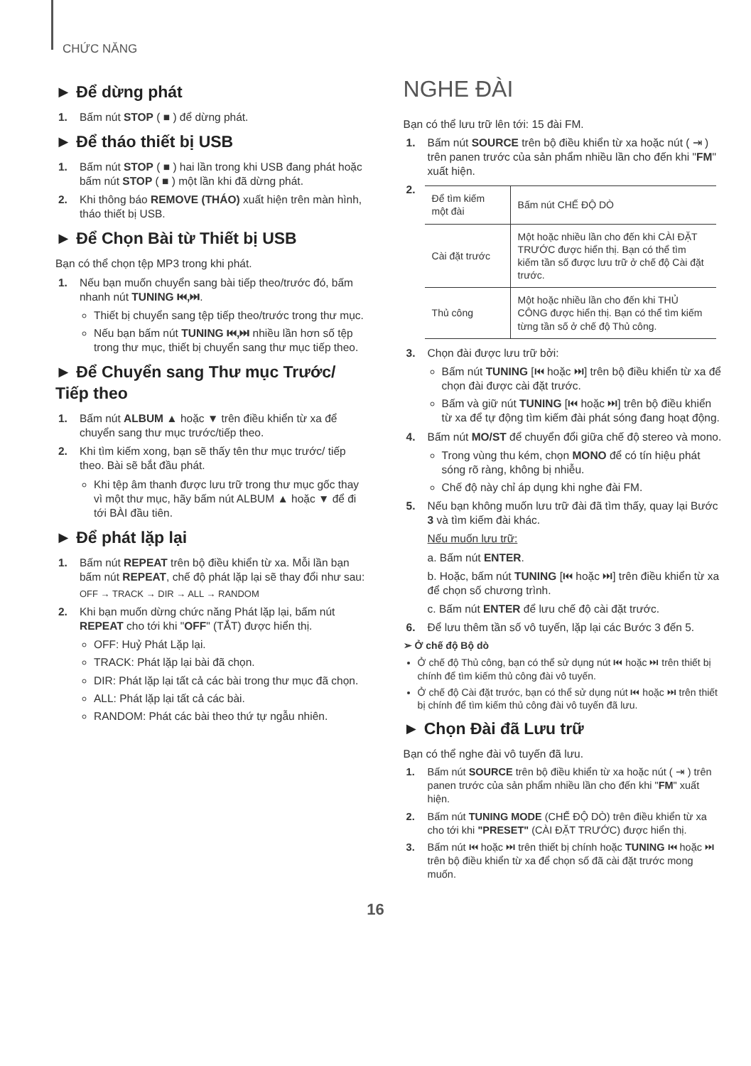CHỨC NĂNG
► Để dừng phát
1. Bấm nút STOP ( ■ ) để dừng phát.
► Để tháo thiết bị USB
1. Bấm nút STOP ( ■ ) hai lần trong khi USB đang phát hoặc bấm nút STOP ( ■ ) một lần khi đã dừng phát.
2. Khi thông báo REMOVE (THÁO) xuất hiện trên màn hình, tháo thiết bị USB.
► Để Chọn Bài từ Thiết bị USB
Bạn có thể chọn tệp MP3 trong khi phát.
1. Nếu bạn muốn chuyển sang bài tiếp theo/trước đó, bấm nhanh nút TUNING ⏮,⏭.
Thiết bị chuyển sang tệp tiếp theo/trước trong thư mục.
Nếu bạn bấm nút TUNING ⏮,⏭ nhiều lần hơn số tệp trong thư mục, thiết bị chuyển sang thư mục tiếp theo.
► Để Chuyển sang Thư mục Trước/ Tiếp theo
1. Bấm nút ALBUM ▲ hoặc ▼ trên điều khiển từ xa để chuyển sang thư mục trước/tiếp theo.
2. Khi tìm kiếm xong, bạn sẽ thấy tên thư mục trước/ tiếp theo. Bài sẽ bắt đầu phát.
Khi tệp âm thanh được lưu trữ trong thư mục gốc thay vì một thư mục, hãy bấm nút ALBUM ▲ hoặc ▼ để đi tới BÀI đầu tiên.
► Để phát lặp lại
1. Bấm nút REPEAT trên bộ điều khiển từ xa. Mỗi lần bạn bấm nút REPEAT, chế độ phát lặp lại sẽ thay đổi như sau:
OFF → TRACK → DIR → ALL → RANDOM
2. Khi bạn muốn dừng chức năng Phát lặp lại, bấm nút REPEAT cho tới khi "OFF" (TẮT) được hiển thị.
OFF: Huỷ Phát Lặp lại.
TRACK: Phát lặp lại bài đã chọn.
DIR: Phát lặp lại tất cả các bài trong thư mục đã chọn.
ALL: Phát lặp lại tất cả các bài.
RANDOM: Phát các bài theo thứ tự ngẫu nhiên.
NGHE ĐÀI
Bạn có thể lưu trữ lên tới: 15 đài FM.
1. Bấm nút SOURCE trên bộ điều khiển từ xa hoặc nút ( ⇥ ) trên panen trước của sản phẩm nhiều lần cho đến khi "FM" xuất hiện.
2.
| Để tìm kiếm một đài | Bấm nút CHẾ ĐỘ DÒ |
| Cài đặt trước | Một hoặc nhiều lần cho đến khi CÀI ĐẶT TRƯỚC được hiển thị. Bạn có thể tìm kiếm tần số được lưu trữ ở chế độ Cài đặt trước. |
| Thủ công | Một hoặc nhiều lần cho đến khi THỦ CÔNG được hiển thị. Bạn có thể tìm kiếm từng tần số ở chế độ Thủ công. |
3. Chọn đài được lưu trữ bởi:
Bấm nút TUNING [⏮ hoặc ⏭] trên bộ điều khiển từ xa để chọn đài được cài đặt trước.
Bấm và giữ nút TUNING [⏮ hoặc ⏭] trên bộ điều khiển từ xa để tự động tìm kiếm đài phát sóng đang hoạt động.
4. Bấm nút MO/ST để chuyển đổi giữa chế độ stereo và mono.
Trong vùng thu kém, chọn MONO để có tín hiệu phát sóng rõ ràng, không bị nhiễu.
Chế độ này chỉ áp dụng khi nghe đài FM.
5. Nếu bạn không muốn lưu trữ đài đã tìm thấy, quay lại Bước 3 và tìm kiếm đài khác.
Nếu muốn lưu trữ:
a. Bấm nút ENTER.
b. Hoặc, bấm nút TUNING [⏮ hoặc ⏭] trên điều khiển từ xa để chọn số chương trình.
c. Bấm nút ENTER để lưu chế độ cài đặt trước.
6. Để lưu thêm tần số vô tuyến, lặp lại các Bước 3 đến 5.
➢ Ở chế độ Bộ dò
Ở chế độ Thủ công, bạn có thể sử dụng nút ⏮ hoặc ⏭ trên thiết bị chính để tìm kiếm thủ công đài vô tuyến.
Ở chế độ Cài đặt trước, bạn có thể sử dụng nút ⏮ hoặc ⏭ trên thiết bị chính để tìm kiếm thủ công đài vô tuyến đã lưu.
► Chọn Đài đã Lưu trữ
Bạn có thể nghe đài vô tuyến đã lưu.
1. Bấm nút SOURCE trên bộ điều khiển từ xa hoặc nút ( ⇥ ) trên panen trước của sản phẩm nhiều lần cho đến khi "FM" xuất hiện.
2. Bấm nút TUNING MODE (CHẾ ĐỘ DÒ) trên điều khiển từ xa cho tới khi "PRESET" (CÀI ĐẶT TRƯỚC) được hiển thị.
3. Bấm nút ⏮ hoặc ⏭ trên thiết bị chính hoặc TUNING ⏮ hoặc ⏭ trên bộ điều khiển từ xa để chọn số đã cài đặt trước mong muốn.
16